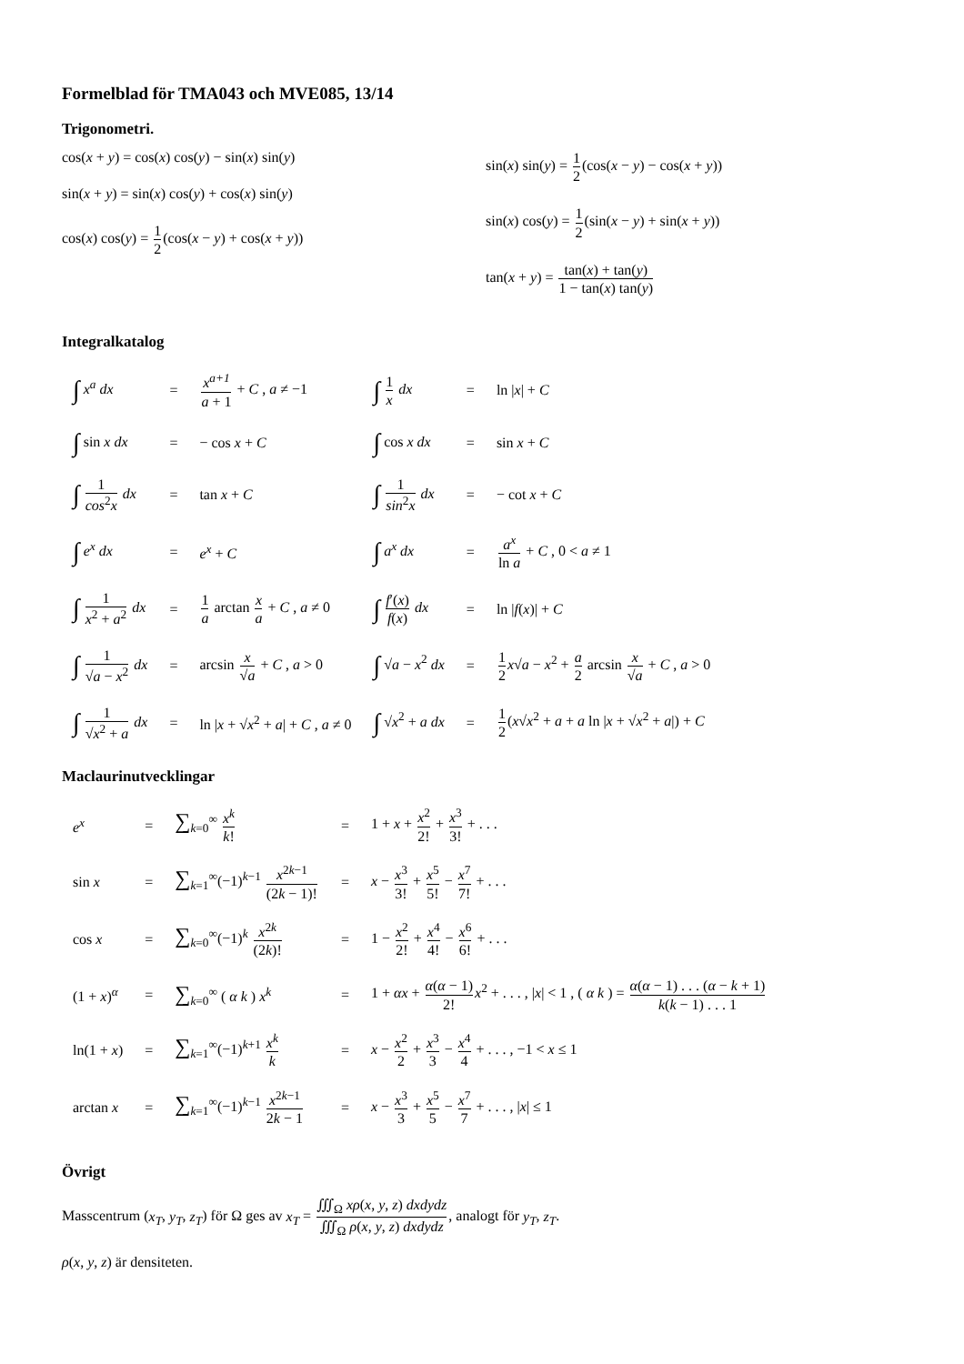Formelblad för TMA043 och MVE085, 13/14
Trigonometri.
cos(x + y) = cos(x) cos(y) − sin(x) sin(y)
sin(x + y) = sin(x) cos(y) + cos(x) sin(y)
cos(x) cos(y) = 1 2(cos(x − y) + cos(x + y))
sin(x) sin(y) = 1 2(cos(x − y) − cos(x + y))
sin(x) cos(y) = 1 2(sin(x − y) + sin(x + y))
tan(x + y) = tan(x) + tan(y) 1 − tan(x) tan(y)
Integralkatalog
| ∫ x<sup>a</sup> dx | = | x<sup>a+1</sup> a + 1 + C , a ≠ −1 | ∫ 1 x dx | = | ln / x / + C |
| ∫ sin x dx | = | − cos x + C | ∫ cos x dx | = | sin x + C |
| ∫ 1 cos<sup>2</sup> x dx | = | tan x + C | ∫ 1 sin<sup>2</sup> x dx | = | − cot x + C |
| ∫ e<sup>x</sup> dx | = | e<sup>x</sup> + C | ∫ a<sup>x</sup> dx | = | a<sup>x</sup> ln a + C , 0 < a ≠ 1 |
| ∫ 1 x<sup>2</sup> + a<sup>2</sup> dx | = | 1 a arctan x a + C , a ≠ 0 | ∫ f ′( x ) f ( x ) dx | = | ln / f ( x )/ + C |
| ∫ 1 √ a − x<sup>2</sup> dx | = | arcsin x √ a + C , a > 0 | ∫ √ a − x<sup>2</sup> dx | = | 1 2 x √ a − x<sup>2</sup> + a 2 arcsin x √ a + C , a > 0 |
| ∫ 1 √ x<sup>2</sup> + a dx | = | ln / x + √ x<sup>2</sup> + a / + C , a ≠ 0 | ∫ √ x<sup>2</sup> + a dx | = | 1 2 ( x √ x<sup>2</sup> + a + a ln / x + √ x<sup>2</sup> + a /) + C |
Maclaurinutvecklingar
| e<sup>x</sup> | = | ∑<sub>k=0</sub><sup>∞</sup> x<sup>k</sup> k ! | = | 1 + x + x<sup>2</sup> 2! + x<sup>3</sup> 3! + . . . |
| sin x | = | ∑<sub>k=1</sub><sup>∞</sup>(−1)<sup>k−1</sup> x<sup>2k−1</sup> (2 k − 1)! | = | x − x<sup>3</sup> 3! + x<sup>5</sup> 5! − x<sup>7</sup> 7! + . . . |
| cos x | = | ∑<sub>k=0</sub><sup>∞</sup>(−1)<sup>k</sup> x<sup>2k</sup> (2 k )! | = | 1 − x<sup>2</sup> 2! + x<sup>4</sup> 4! − x<sup>6</sup> 6! + . . . |
| (1 + x )<sup>α</sup> | = | ∑<sub>k=0</sub><sup>∞</sup> ( α k ) x<sup>k</sup> | = | 1 + αx + α ( α − 1) 2! x<sup>2</sup> + . . . , / x / < 1 , ( α k ) = α ( α − 1) . . . ( α − k + 1) k ( k − 1) . . . 1 |
| ln(1 + x ) | = | ∑<sub>k=1</sub><sup>∞</sup>(−1)<sup>k+1</sup> x<sup>k</sup> k | = | x − x<sup>2</sup> 2 + x<sup>3</sup> 3 − x<sup>4</sup> 4 + . . . , −1 < x ≤ 1 |
| arctan x | = | ∑<sub>k=1</sub><sup>∞</sup>(−1)<sup>k−1</sup> x<sup>2k−1</sup> 2 k − 1 | = | x − x<sup>3</sup> 3 + x<sup>5</sup> 5 − x<sup>7</sup> 7 + . . . , / x / ≤ 1 |
Övrigt
Masscentrum (x<sub>T</sub>, y<sub>T</sub>, z<sub>T</sub>) för Ω ges av x<sub>T</sub> = ∭<sub>Ω</sub> xρ(x, y, z) dxdydz ∭<sub>Ω</sub> ρ(x, y, z) dxdydz, analogt för y<sub>T</sub>, z<sub>T</sub>.
ρ(x, y, z) är densiteten.